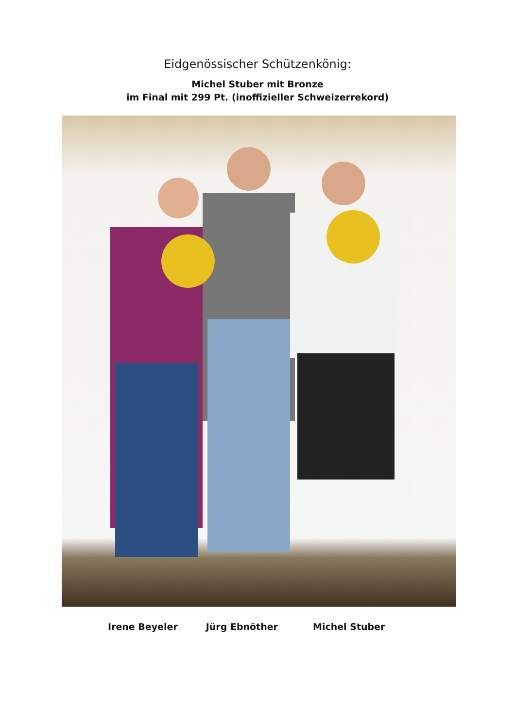Eidgenössischer Schützenkönig:
Michel Stuber mit Bronze
im Final mit 299 Pt. (inoffizieller Schweizerrekord)
Irene Beyeler Jürg Ebnöther Michel Stuber